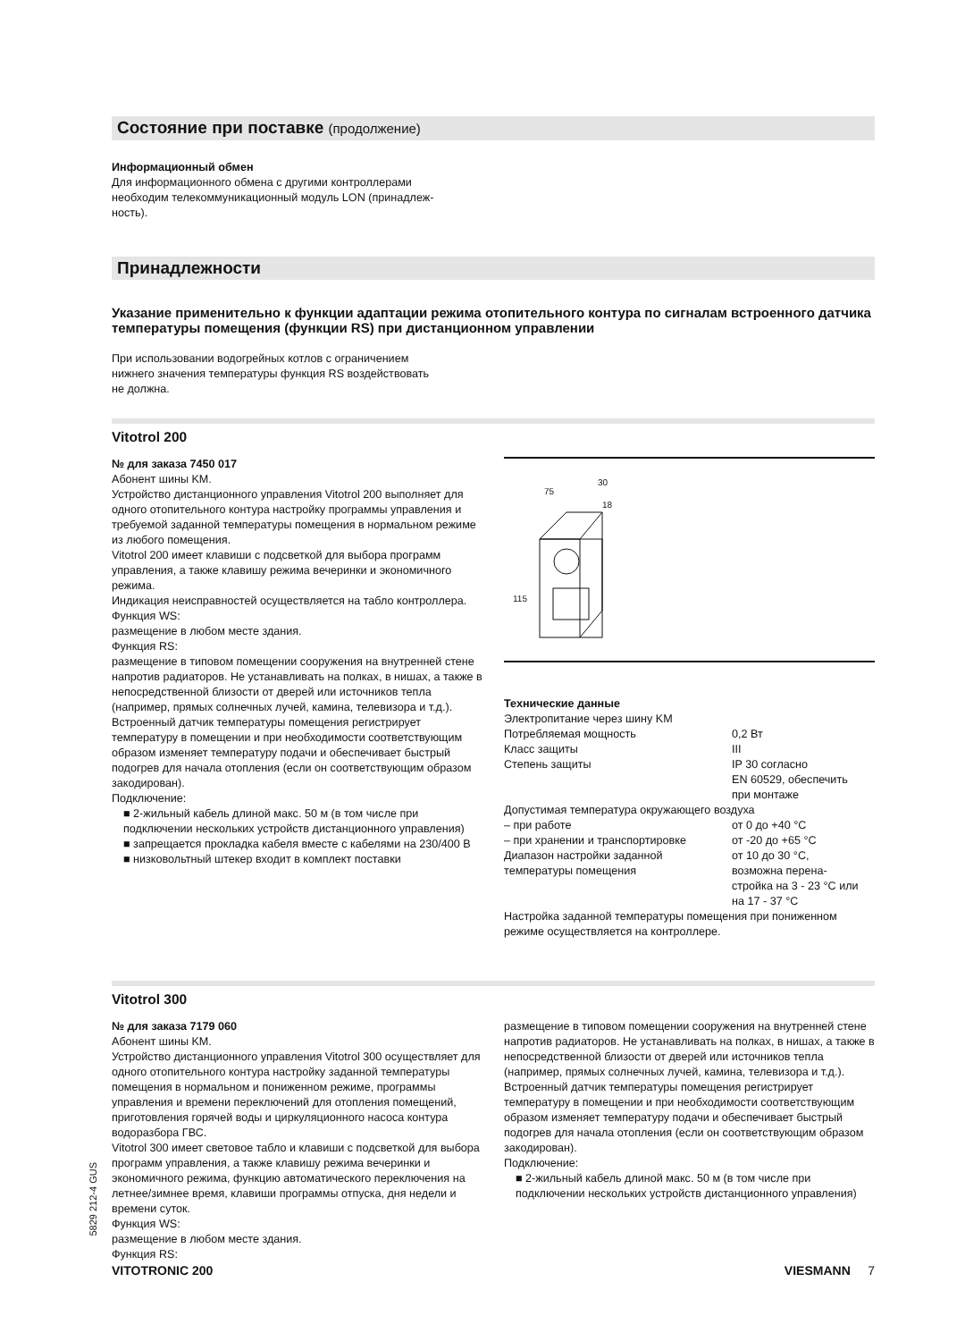Состояние при поставке (продолжение)
Информационный обмен
Для информационного обмена с другими контроллерами
необходим телекоммуникационный модуль LON (принадлеж-
ность).
Принадлежности
Указание применительно к функции адаптации режима отопительного контура по сигналам встроенного датчика температуры помещения (функции RS) при дистанционном управлении
При использовании водогрейных котлов с ограничением
нижнего значения температуры функция RS воздействовать
не должна.
Vitotrol 200
№ для заказа 7450 017
Абонент шины KM.
Устройство дистанционного управления Vitotrol 200 выполняет для одного отопительного контура настройку программы управления и требуемой заданной температуры помещения в нормальном режиме из любого помещения.
Vitotrol 200 имеет клавиши с подсветкой для выбора программ управления, а также клавишу режима вечеринки и экономичного режима.
Индикация неисправностей осуществляется на табло контроллера.
Функция WS:
размещение в любом месте здания.
Функция RS:
размещение в типовом помещении сооружения на внутренней стене напротив радиаторов. Не устанавливать на полках, в нишах, а также в непосредственной близости от дверей или источников тепла (например, прямых солнечных лучей, камина, телевизора и т.д.).
Встроенный датчик температуры помещения регистрирует температуру в помещении и при необходимости соответствующим образом изменяет температуру подачи и обеспечивает быстрый подогрев для начала отопления (если он соответствующим образом закодирован).
Подключение:
■ 2-жильный кабель длиной макс. 50 м (в том числе при подключении нескольких устройств дистанционного управления)
■ запрещается прокладка кабеля вместе с кабелями на 230/400 В
■ низковольтный штекер входит в комплект поставки
115
75
30
18
Технические данные
| Электропитание через шину KM | |
| Потребляемая мощность | 0,2 Вт |
| Класс защиты | III |
| Степень защиты | IP 30 согласно EN 60529, обеспечить при монтаже |
| Допустимая температура окружающего воздуха | |
| – при работе | от 0 до +40 °C |
| – при хранении и транспортировке | от -20 до +65 °C |
| Диапазон настройки заданной температуры помещения | от 10 до 30 °C, возможна перена- стройка на 3 - 23 °C или на 17 - 37 °C |
Настройка заданной температуры помещения при пониженном режиме осуществляется на контроллере.
Vitotrol 300
№ для заказа 7179 060
Абонент шины KM.
Устройство дистанционного управления Vitotrol 300 осуществляет для одного отопительного контура настройку заданной температуры помещения в нормальном и пониженном режиме, программы управления и времени переключений для отопления помещений, приготовления горячей воды и циркуляционного насоса контура водоразбора ГВС.
Vitotrol 300 имеет световое табло и клавиши с подсветкой для выбора программ управления, а также клавишу режима вечеринки и экономичного режима, функцию автоматического переключения на летнее/зимнее время, клавиши программы отпуска, дня недели и времени суток.
Функция WS:
размещение в любом месте здания.
Функция RS:
размещение в типовом помещении сооружения на внутренней стене напротив радиаторов. Не устанавливать на полках, в нишах, а также в непосредственной близости от дверей или источников тепла (например, прямых солнечных лучей, камина, телевизора и т.д.).
Встроенный датчик температуры помещения регистрирует температуру в помещении и при необходимости соответствующим образом изменяет температуру подачи и обеспечивает быстрый подогрев для начала отопления (если он соответствующим образом закодирован).
Подключение:
■ 2-жильный кабель длиной макс. 50 м (в том числе при подключении нескольких устройств дистанционного управления)
5829 212-4 GUS
VITOTRONIC 200 VIESMANN 7